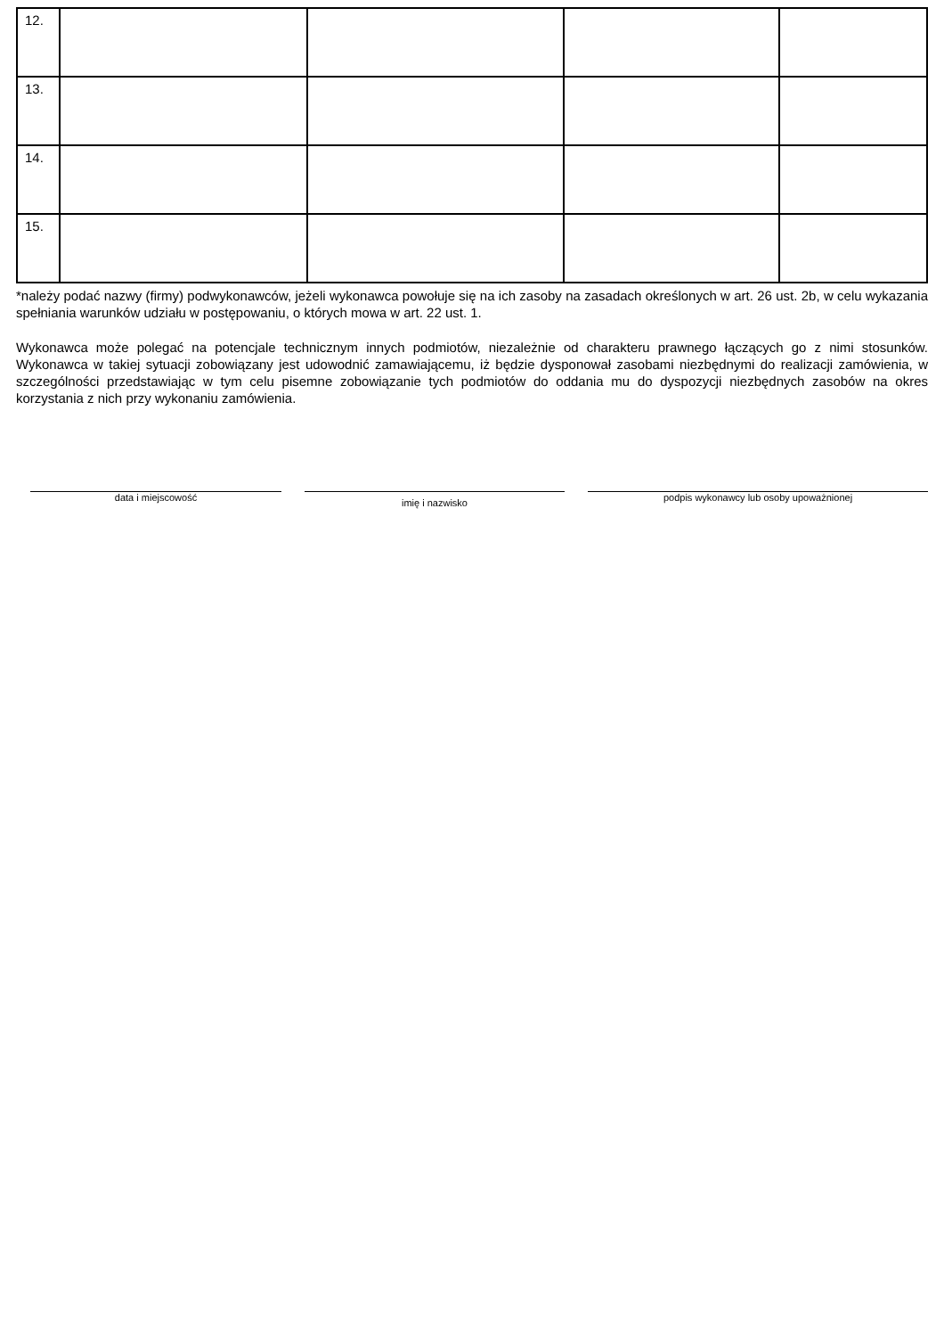| 12. | | | | |
| 13. | | | | |
| 14. | | | | |
| 15. | | | | |
*należy podać nazwy (firmy) podwykonawców, jeżeli wykonawca powołuje się na ich zasoby na zasadach określonych w art. 26 ust. 2b, w celu wykazania spełniania warunków udziału w postępowaniu, o których mowa w art. 22 ust. 1.
Wykonawca może polegać na potencjale technicznym innych podmiotów, niezależnie od charakteru prawnego łączących go z nimi stosunków. Wykonawca w takiej sytuacji zobowiązany jest udowodnić zamawiającemu, iż będzie dysponował zasobami niezbędnymi do realizacji zamówienia, w szczególności przedstawiając w tym celu pisemne zobowiązanie tych podmiotów do oddania mu do dyspozycji niezbędnych zasobów na okres korzystania z nich przy wykonaniu zamówienia.
data i miejscowość
imię i nazwisko
podpis wykonawcy lub osoby upoważnionej